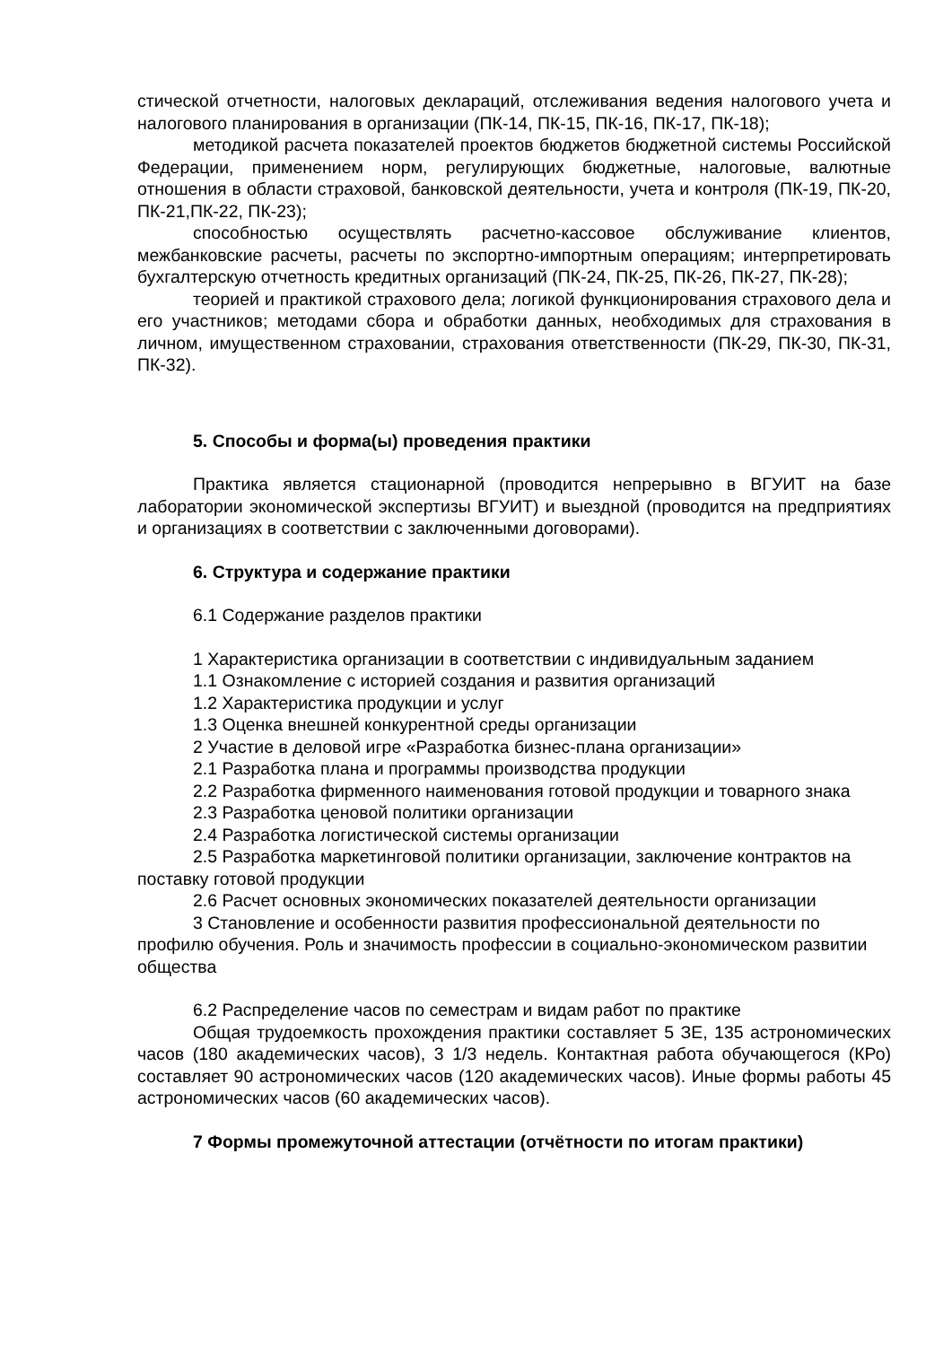стической отчетности, налоговых деклараций, отслеживания ведения налогового учета и налогового планирования в организации (ПК-14, ПК-15, ПК-16, ПК-17, ПК-18);
методикой расчета показателей проектов бюджетов бюджетной системы Российской Федерации, применением норм, регулирующих бюджетные, налоговые, валютные отношения в области страховой, банковской деятельности, учета и контроля (ПК-19, ПК-20, ПК-21,ПК-22, ПК-23);
способностью осуществлять расчетно-кассовое обслуживание клиентов, межбанковские расчеты, расчеты по экспортно-импортным операциям; интерпретировать бухгалтерскую отчетность кредитных организаций (ПК-24, ПК-25, ПК-26, ПК-27, ПК-28);
теорией и практикой страхового дела; логикой функционирования страхового дела и его участников; методами сбора и обработки данных, необходимых для страхования в личном, имущественном страховании, страхования ответственности (ПК-29, ПК-30, ПК-31, ПК-32).
5. Способы и форма(ы) проведения практики
Практика является стационарной (проводится непрерывно в ВГУИТ на базе лаборатории экономической экспертизы ВГУИТ) и выездной (проводится на предприятиях и организациях в соответствии с заключенными договорами).
6. Структура и содержание практики
6.1 Содержание разделов практики
1 Характеристика организации в соответствии с индивидуальным заданием
1.1 Ознакомление с историей создания и развития организаций
1.2 Характеристика продукции и услуг
1.3 Оценка внешней конкурентной среды организации
2 Участие в деловой игре «Разработка бизнес-плана организации»
2.1 Разработка плана и программы производства продукции
2.2 Разработка фирменного наименования готовой продукции и товарного знака
2.3 Разработка ценовой политики организации
2.4 Разработка логистической системы организации
2.5 Разработка маркетинговой политики организации, заключение контрактов на поставку готовой продукции
2.6 Расчет основных экономических показателей деятельности организации
3 Становление и особенности развития профессиональной деятельности по профилю обучения. Роль и значимость профессии в социально-экономическом развитии общества
6.2 Распределение часов по семестрам и видам работ по практике
Общая трудоемкость прохождения практики составляет 5 ЗЕ, 135 астрономических часов (180 академических часов), 3 1/3 недель. Контактная работа обучающегося (КРо) составляет 90 астрономических часов (120 академических часов). Иные формы работы 45 астрономических часов (60 академических часов).
7 Формы промежуточной аттестации (отчётности по итогам практики)